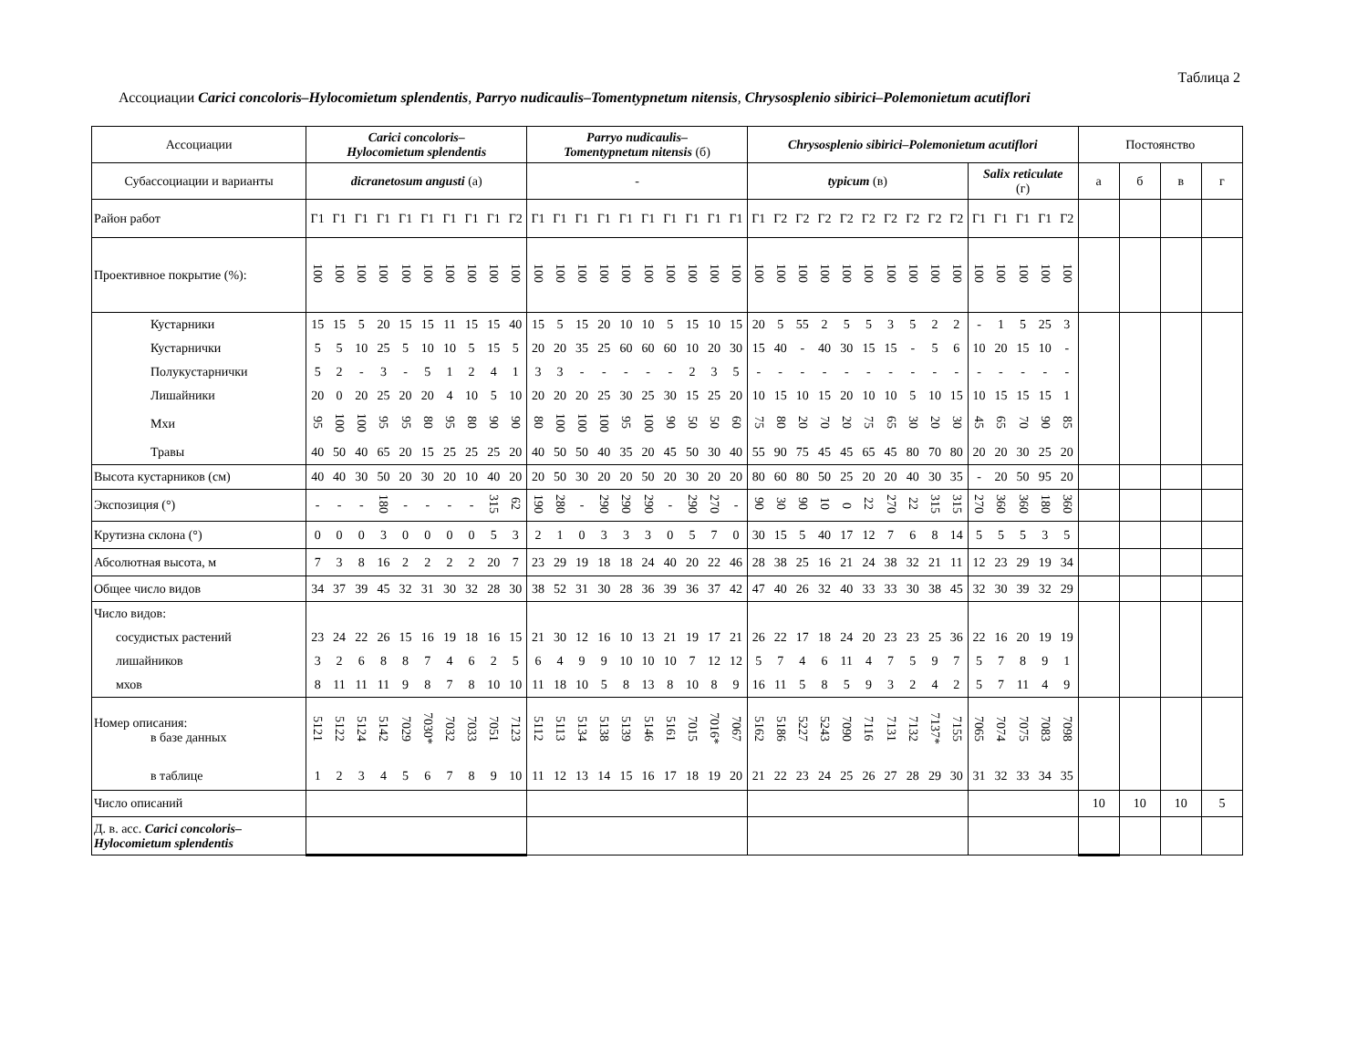Таблица 2
Ассоциации Carici concoloris–Hylocomietum splendentis, Parryo nudicaulis–Tomentypnetum nitensis, Chrysosplenio sibirici–Polemonietum acutiflori
| Ассоциации | Carici concoloris– Hylocomietum splendentis | | | | | | | | | | Parryo nudicaulis– Tomentypnetum nitensis (б) | | | | | | | | | | Chrysosplenio sibirici–Polemonietum acutiflori | | | | | | | | | | | | | | | Постоянство | | | |
| --- | --- | --- | --- | --- | --- | --- | --- | --- | --- | --- | --- | --- | --- | --- | --- | --- | --- | --- | --- | --- | --- | --- | --- | --- | --- | --- | --- | --- | --- | --- | --- | --- | --- | --- | --- | --- | --- | --- | --- |
| Субассоциации и варианты | dicranetosum angusti (а) | | | | | | | | | | - | | | | | | | | | | typicum (в) | | | | | | | | | | Salix reticulate (г) | | | | | а | б | в | г |
| Район работ | Г1 | Г1 | Г1 | Г1 | Г1 | Г1 | Г1 | Г1 | Г1 | Г2 | Г1 | Г1 | Г1 | Г1 | Г1 | Г1 | Г1 | Г1 | Г1 | Г1 | Г1 | Г2 | Г2 | Г2 | Г2 | Г2 | Г2 | Г2 | Г2 | Г2 | Г1 | Г1 | Г1 | Г1 | Г2 | | | | |
| Проективное покрытие (%): | 100 | 100 | 100 | 100 | 100 | 100 | 100 | 100 | 100 | 100 | 100 | 100 | 100 | 100 | 100 | 100 | 100 | 100 | 100 | 100 | 100 | 100 | 100 | 100 | 100 | 100 | 100 | 100 | 100 | 100 | 100 | 100 | 100 | 100 | 100 | | | | |
| Кустарники | 15 | 15 | 5 | 20 | 15 | 15 | 11 | 15 | 15 | 40 | 15 | 5 | 15 | 20 | 10 | 10 | 5 | 15 | 10 | 15 | 20 | 5 | 55 | 2 | 5 | 5 | 3 | 5 | 2 | 2 | - | 1 | 5 | 25 | 3 | | | | |
| Кустарнички | 5 | 5 | 10 | 25 | 5 | 10 | 10 | 5 | 15 | 5 | 20 | 20 | 35 | 25 | 60 | 60 | 60 | 10 | 20 | 30 | 15 | 40 | - | 40 | 30 | 15 | 15 | - | 5 | 6 | 10 | 20 | 15 | 10 | - | | | | |
| Полукустарнички | 5 | 2 | - | 3 | - | 5 | 1 | 2 | 4 | 1 | 3 | 3 | - | - | - | - | - | 2 | 3 | 5 | - | - | - | - | - | - | - | - | - | - | - | - | - | - | - | | | | |
| Лишайники | 20 | 0 | 20 | 25 | 20 | 20 | 4 | 10 | 5 | 10 | 20 | 20 | 20 | 25 | 30 | 25 | 30 | 15 | 25 | 20 | 10 | 15 | 10 | 15 | 20 | 10 | 10 | 5 | 10 | 15 | 10 | 15 | 15 | 15 | 1 | | | | |
| Мхи | 95 | 100 | 100 | 95 | 95 | 80 | 95 | 80 | 90 | 90 | 80 | 100 | 100 | 100 | 95 | 100 | 90 | 50 | 50 | 60 | 75 | 80 | 20 | 70 | 20 | 75 | 65 | 30 | 20 | 30 | 45 | 65 | 70 | 90 | 85 | | | | |
| Травы | 40 | 50 | 40 | 65 | 20 | 15 | 25 | 25 | 25 | 20 | 40 | 50 | 50 | 40 | 35 | 20 | 45 | 50 | 30 | 40 | 55 | 90 | 75 | 45 | 45 | 65 | 45 | 80 | 70 | 80 | 20 | 20 | 30 | 25 | 20 | | | | |
| Высота кустарников (см) | 40 | 40 | 30 | 50 | 20 | 30 | 20 | 10 | 40 | 20 | 20 | 50 | 30 | 20 | 20 | 50 | 20 | 30 | 20 | 20 | 80 | 60 | 80 | 50 | 25 | 20 | 20 | 40 | 30 | 35 | - | 20 | 50 | 95 | 20 | | | | |
| Экспозиция (°) | - | - | - | 180 | - | - | - | - | 315 | 62 | 190 | 280 | - | 290 | 290 | 290 | - | 290 | 270 | - | 90 | 30 | 90 | 10 | 0 | 22 | 270 | 22 | 315 | 315 | 270 | 360 | 360 | 180 | 360 | | | | |
| Крутизна склона (°) | 0 | 0 | 0 | 3 | 0 | 0 | 0 | 0 | 5 | 3 | 2 | 1 | 0 | 3 | 3 | 3 | 0 | 5 | 7 | 0 | 30 | 15 | 5 | 40 | 17 | 12 | 7 | 6 | 8 | 14 | 5 | 5 | 5 | 3 | 5 | | | | |
| Абсолютная высота, м | 7 | 3 | 8 | 16 | 2 | 2 | 2 | 2 | 20 | 7 | 23 | 29 | 19 | 18 | 18 | 24 | 40 | 20 | 22 | 46 | 28 | 38 | 25 | 16 | 21 | 24 | 38 | 32 | 21 | 11 | 12 | 23 | 29 | 19 | 34 | | | | |
| Общее число видов | 34 | 37 | 39 | 45 | 32 | 31 | 30 | 32 | 28 | 30 | 38 | 52 | 31 | 30 | 28 | 36 | 39 | 36 | 37 | 42 | 47 | 40 | 26 | 32 | 40 | 33 | 33 | 30 | 38 | 45 | 32 | 30 | 39 | 32 | 29 | | | | |
| Число видов: | | | | | | | | | | | | | | | | | | | | | | | | | | | | | | | | | | | | | | | |
| сосудистых растений | 23 | 24 | 22 | 26 | 15 | 16 | 19 | 18 | 16 | 15 | 21 | 30 | 12 | 16 | 10 | 13 | 21 | 19 | 17 | 21 | 26 | 22 | 17 | 18 | 24 | 20 | 23 | 23 | 25 | 36 | 22 | 16 | 20 | 19 | 19 | | | | |
| лишайников | 3 | 2 | 6 | 8 | 8 | 7 | 4 | 6 | 2 | 5 | 6 | 4 | 9 | 9 | 10 | 10 | 10 | 7 | 12 | 12 | 5 | 7 | 4 | 6 | 11 | 4 | 7 | 5 | 9 | 7 | 5 | 7 | 8 | 9 | 1 | | | | |
| мхов | 8 | 11 | 11 | 11 | 9 | 8 | 7 | 8 | 10 | 10 | 11 | 18 | 10 | 5 | 8 | 13 | 8 | 10 | 8 | 9 | 16 | 11 | 5 | 8 | 5 | 9 | 3 | 2 | 4 | 2 | 5 | 7 | 11 | 4 | 9 | | | | |
| Номер описания: в базе данных | 5121 | 5122 | 5124 | 5142 | 7029 | 7030* | 7032 | 7033 | 7051 | 7123 | 5112 | 5113 | 5134 | 5138 | 5139 | 5146 | 5161 | 7015 | 7016* | 7067 | 5162 | 5186 | 5227 | 5243 | 7090 | 7116 | 7131 | 7132 | 7137* | 7155 | 7065 | 7074 | 7075 | 7083 | 7098 | | | | |
| в таблице | 1 | 2 | 3 | 4 | 5 | 6 | 7 | 8 | 9 | 10 | 11 | 12 | 13 | 14 | 15 | 16 | 17 | 18 | 19 | 20 | 21 | 22 | 23 | 24 | 25 | 26 | 27 | 28 | 29 | 30 | 31 | 32 | 33 | 34 | 35 | | | | |
| Число описаний | | | | | | | | | | | | | | | | | | | | | | | | | | | | | | | | | | | | 10 | 10 | 10 | 5 |
| Д. в. асс. Carici concoloris– Hylocomietum splendentis | | | | | | | | | | | | | | | | | | | | | | | | | | | | | | | | | | | | | | | |